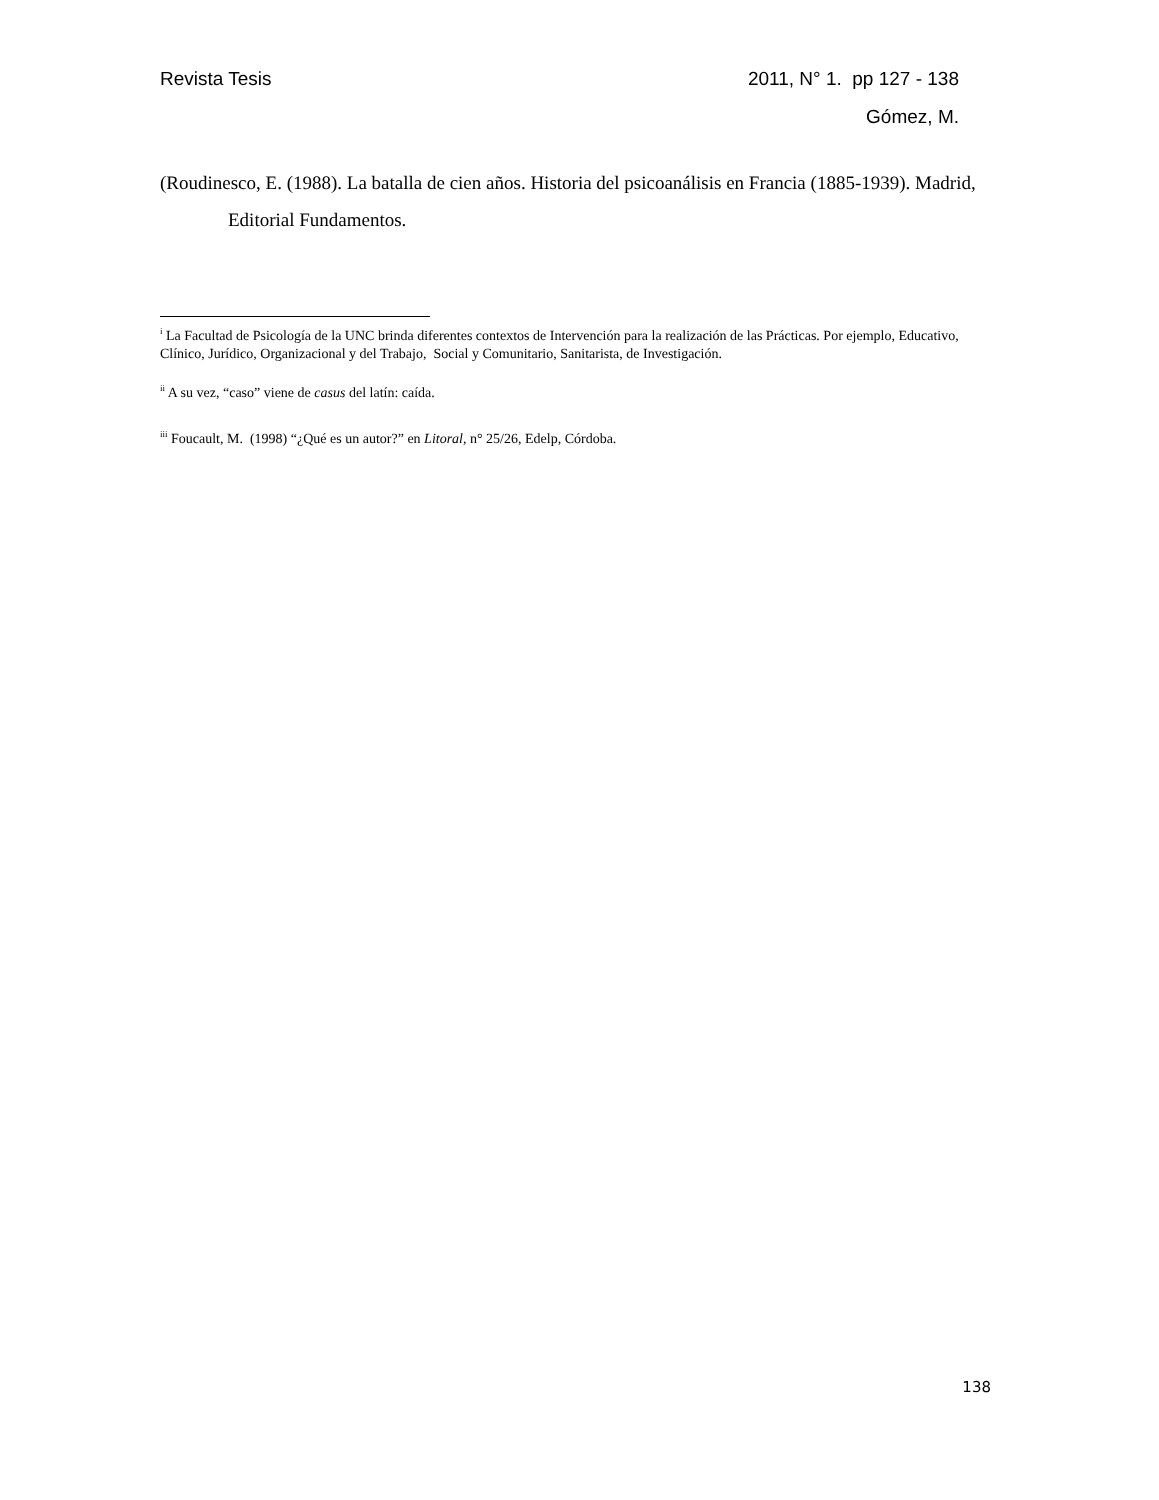Revista Tesis 2011, N° 1. pp 127 - 138
Gómez, M.
(Roudinesco, E. (1988). La batalla de cien años. Historia del psicoanálisis en Francia (1885-1939). Madrid, Editorial Fundamentos.
<sup>i</sup> La Facultad de Psicología de la UNC brinda diferentes contextos de Intervención para la realización de las Prácticas. Por ejemplo, Educativo, Clínico, Jurídico, Organizacional y del Trabajo, Social y Comunitario, Sanitarista, de Investigación.
<sup>ii</sup> A su vez, “caso” viene de casus del latín: caída.
<sup>iii</sup> Foucault, M. (1998) “¿Qué es un autor?” en Litoral, n° 25/26, Edelp, Córdoba.
138